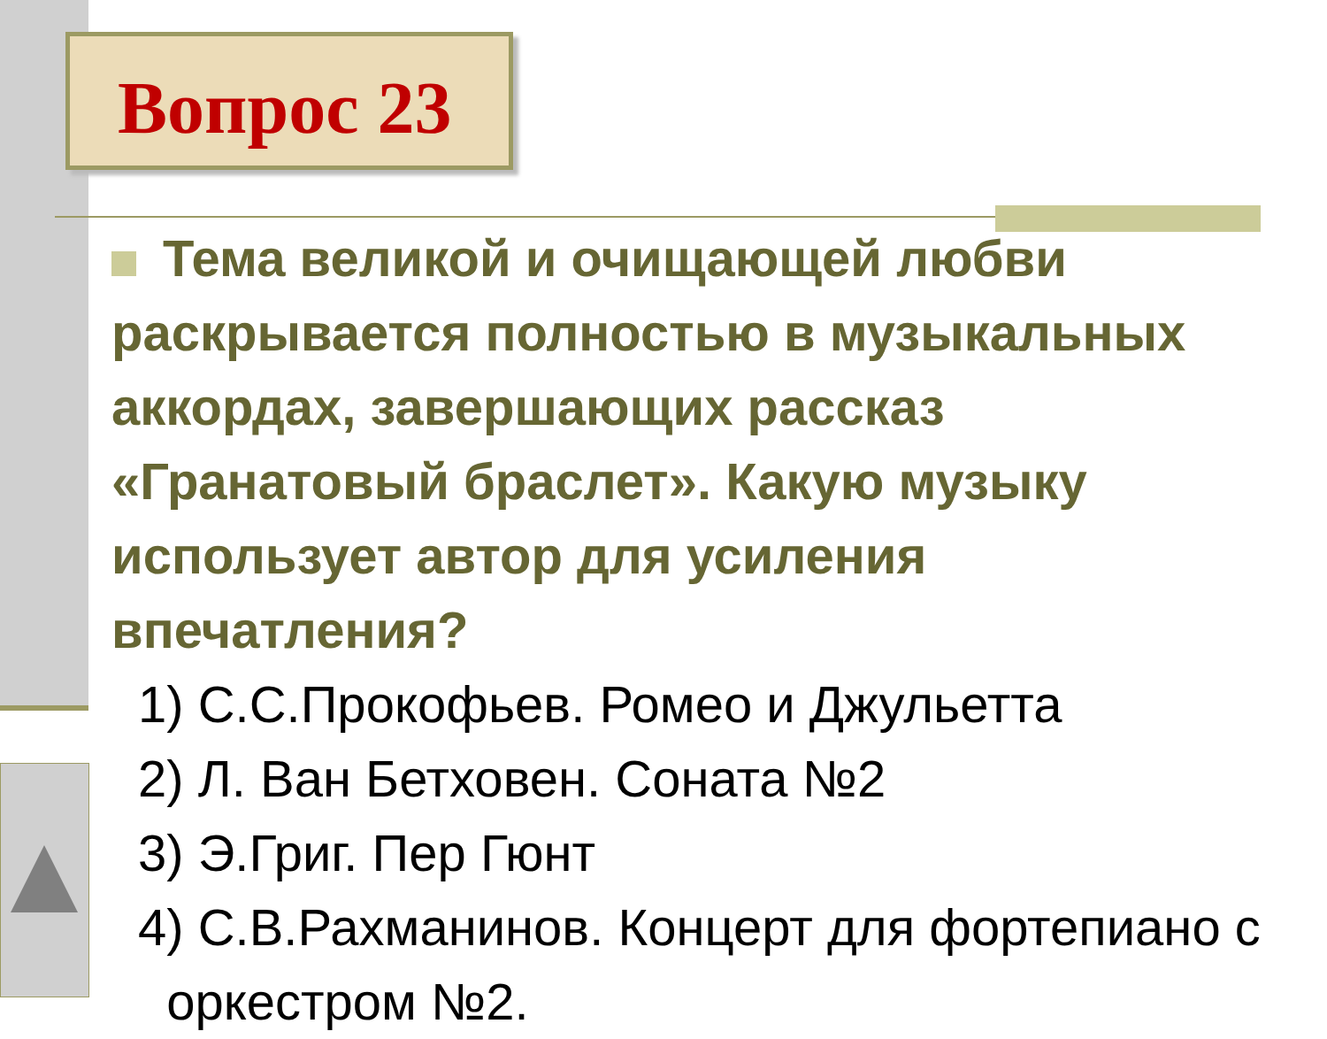Вопрос 23
Тема великой и очищающей любви раскрывается полностью в музыкальных аккордах, завершающих рассказ «Гранатовый браслет». Какую музыку использует автор для усиления впечатления?
1) С.С.Прокофьев. Ромео и Джульетта
2) Л. Ван Бетховен. Соната №2
3) Э.Григ. Пер Гюнт
4) С.В.Рахманинов. Концерт для фортепиано с
оркестром №2.